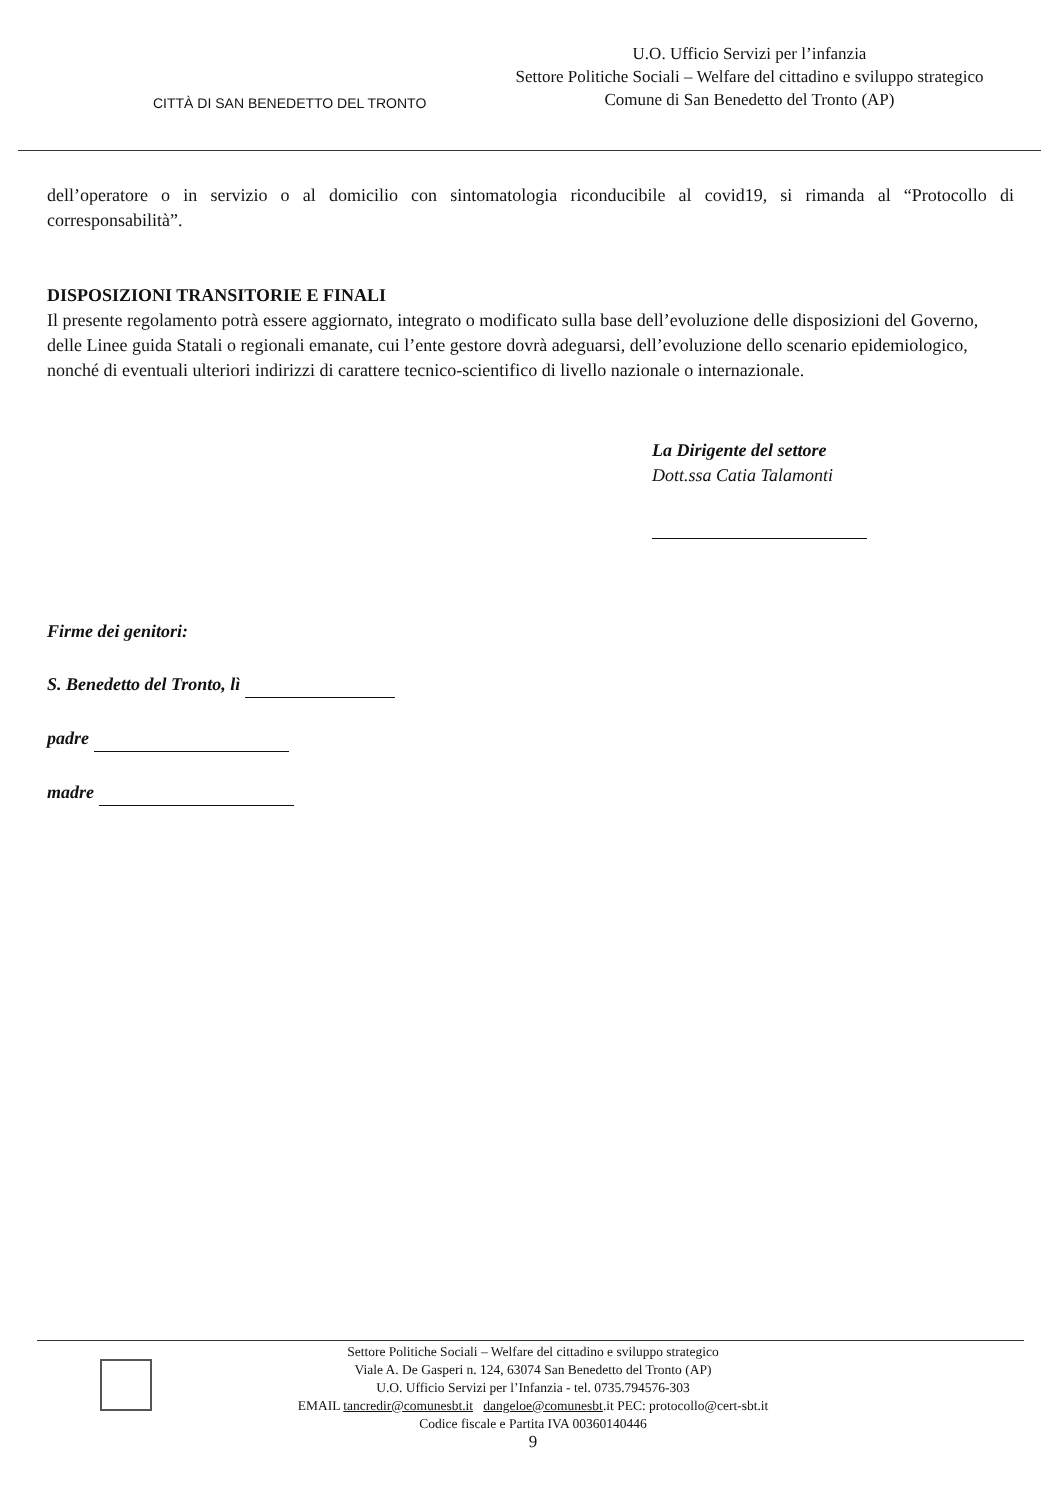CITTÀ DI SAN BENEDETTO DEL TRONTO
U.O. Ufficio Servizi per l’infanzia
Settore Politiche Sociali – Welfare del cittadino e sviluppo strategico
Comune di San Benedetto del Tronto (AP)
dell’operatore o in servizio o al domicilio con sintomatologia riconducibile al covid19, si rimanda al “Protocollo di corresponsabilità”.
DISPOSIZIONI TRANSITORIE E FINALI
Il presente regolamento potrà essere aggiornato, integrato o modificato sulla base dell’evoluzione delle disposizioni del Governo, delle Linee guida Statali o regionali emanate, cui l’ente gestore dovrà adeguarsi, dell’evoluzione dello scenario epidemiologico, nonché di eventuali ulteriori indirizzi di carattere tecnico-scientifico di livello nazionale o internazionale.
La Dirigente del settore
Dott.ssa Catia Talamonti
Firme dei genitori:
S. Benedetto del Tronto, lì
padre
madre
Settore Politiche Sociali – Welfare del cittadino e sviluppo strategico
Viale A. De Gasperi n. 124, 63074 San Benedetto del Tronto (AP)
U.O. Ufficio Servizi per l’Infanzia - tel. 0735.794576-303
EMAIL tancredir@comunesbt.it dangeloe@comunesbt.it PEC: protocollo@cert-sbt.it
Codice fiscale e Partita IVA 00360140446
9